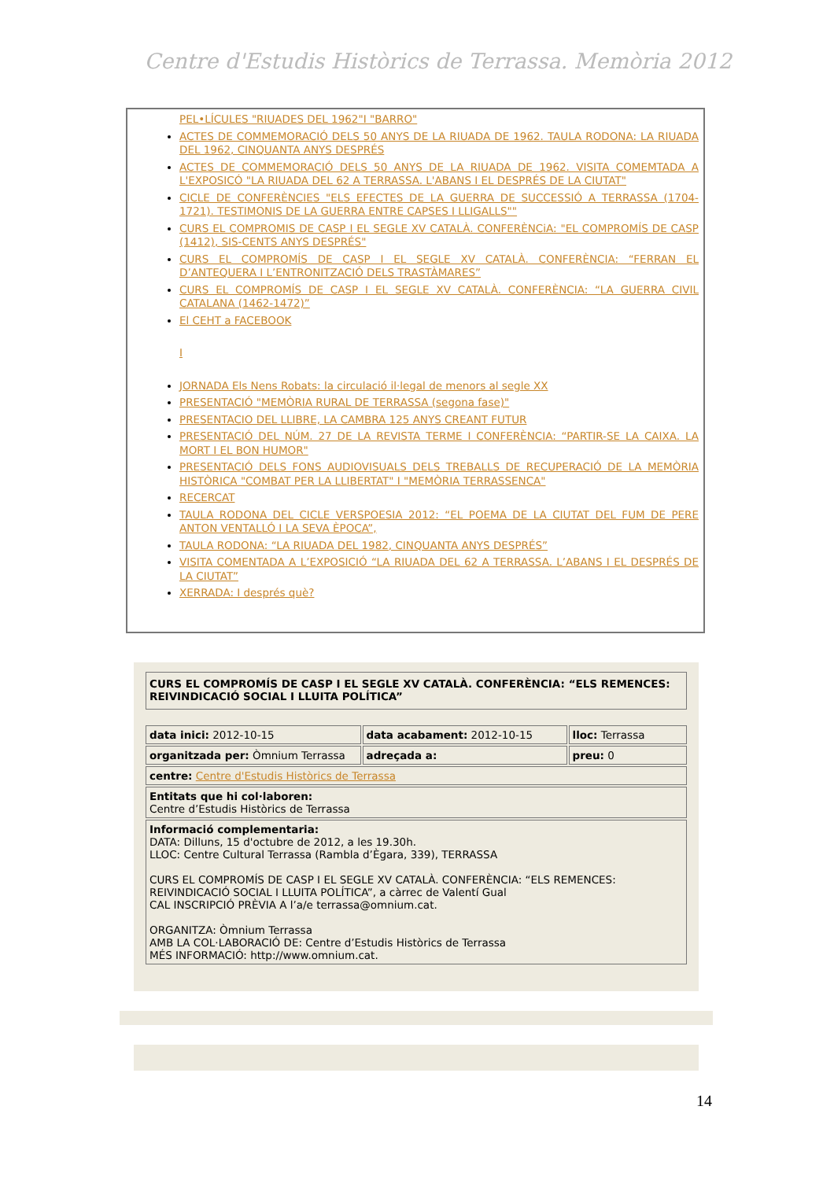Centre d'Estudis Històrics de Terrassa. Memòria 2012
PEL•LÍCULES "RIUADES DEL 1962"I "BARRO"
ACTES DE COMMEMORACIÓ DELS 50 ANYS DE LA RIUADA DE 1962. TAULA RODONA: LA RIUADA DEL 1962, CINQUANTA ANYS DESPRÉS
ACTES DE COMMEMORACIÓ DELS 50 ANYS DE LA RIUADA DE 1962. VISITA COMEMTADA A L'EXPOSICÓ "LA RIUADA DEL 62 A TERRASSA. L'ABANS I EL DESPRÉS DE LA CIUTAT"
CICLE DE CONFERÈNCIES "ELS EFECTES DE LA GUERRA DE SUCCESSIÓ A TERRASSA (1704-1721). TESTIMONIS DE LA GUERRA ENTRE CAPSES I LLIGALLS""
CURS EL COMPROMIS DE CASP I EL SEGLE XV CATALÀ. CONFERÈNCiA: "EL COMPROMÍS DE CASP (1412), SIS-CENTS ANYS DESPRÉS"
CURS EL COMPROMÍS DE CASP I EL SEGLE XV CATALÀ. CONFERÈNCIA: “FERRAN EL D’ANTEQUERA I L’ENTRONITZACIÓ DELS TRASTÀMARES”
CURS EL COMPROMÍS DE CASP I EL SEGLE XV CATALÀ. CONFERÈNCIA: “LA GUERRA CIVIL CATALANA (1462-1472)”
El CEHT a FACEBOOK
I
JORNADA Els Nens Robats: la circulació il·legal de menors al segle XX
PRESENTACIÓ "MEMÒRIA RURAL DE TERRASSA (segona fase)"
PRESENTACIO DEL LLIBRE, LA CAMBRA 125 ANYS CREANT FUTUR
PRESENTACIÓ DEL NÚM. 27 DE LA REVISTA TERME I CONFERÈNCIA: “PARTIR-SE LA CAIXA. LA MORT I EL BON HUMOR"
PRESENTACIÓ DELS FONS AUDIOVISUALS DELS TREBALLS DE RECUPERACIÓ DE LA MEMÒRIA HISTÒRICA "COMBAT PER LA LLIBERTAT" I "MEMÒRIA TERRASSENCA"
RECERCAT
TAULA RODONA DEL CICLE VERSPOESIA 2012: “EL POEMA DE LA CIUTAT DEL FUM DE PERE ANTON VENTALLÓ I LA SEVA ÈPOCA”,
TAULA RODONA: “LA RIUADA DEL 1982, CINQUANTA ANYS DESPRÉS”
VISITA COMENTADA A L’EXPOSICIÓ “LA RIUADA DEL 62 A TERRASSA. L’ABANS I EL DESPRÉS DE LA CIUTAT”
XERRADA: I després què?
| CURS EL COMPROMÍS DE CASP I EL SEGLE XV CATALÀ. CONFERÈNCIA: “ELS REMENCES: REIVINDICACIÓ SOCIAL I LLUITA POLÍTICA” |
| data inici: 2012-10-15 | data acabament: 2012-10-15 | lloc: Terrassa |
| organitzada per: Òmnium Terrassa | adreçada a: | preu: 0 |
| centre: Centre d'Estudis Històrics de Terrassa | | |
| Entitats que hi col·laboren: Centre d’Estudis Històrics de Terrassa | | |
| Informació complementaria: DATA: Dilluns, 15 d'octubre de 2012, a les 19.30h. LLOC: Centre Cultural Terrassa (Rambla d’Ègara, 339), TERRASSA CURS EL COMPROMÍS DE CASP I EL SEGLE XV CATALÀ. CONFERÈNCIA: “ELS REMENCES: REIVINDICACIÓ SOCIAL I LLUITA POLÍTICA”, a càrrec de Valentí Gual CAL INSCRIPCIÓ PRÈVIA A l’a/e terrassa@omnium.cat. ORGANITZA: Òmnium Terrassa AMB LA COL·LABORACIÓ DE: Centre d’Estudis Històrics de Terrassa MÉS INFORMACIÓ: http://www.omnium.cat. | | |
14